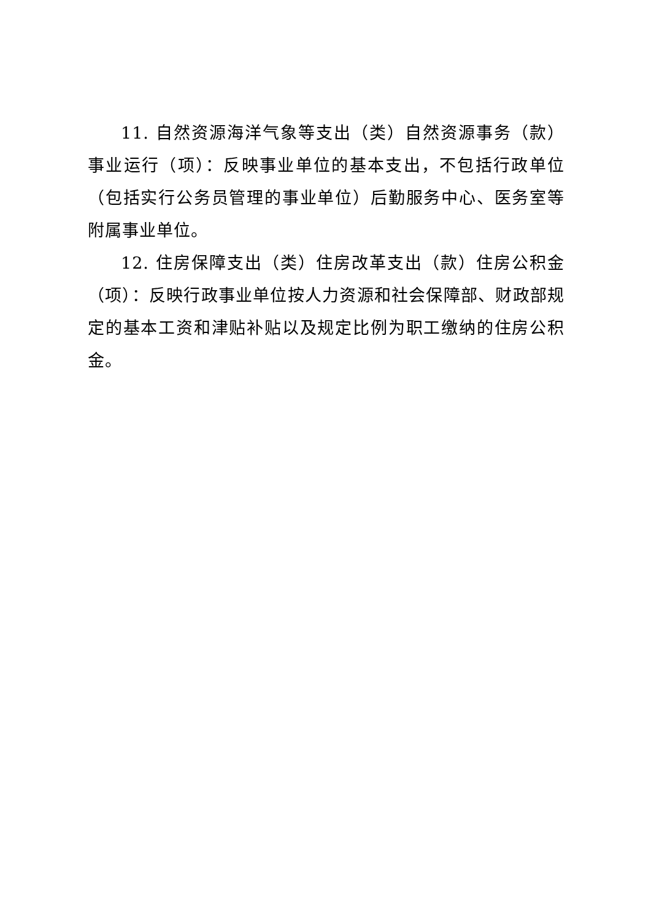11. 自然资源海洋气象等支出（类）自然资源事务（款）事业运行（项）：反映事业单位的基本支出，不包括行政单位（包括实行公务员管理的事业单位）后勤服务中心、医务室等附属事业单位。
12. 住房保障支出（类）住房改革支出（款）住房公积金（项）：反映行政事业单位按人力资源和社会保障部、财政部规定的基本工资和津贴补贴以及规定比例为职工缴纳的住房公积金。